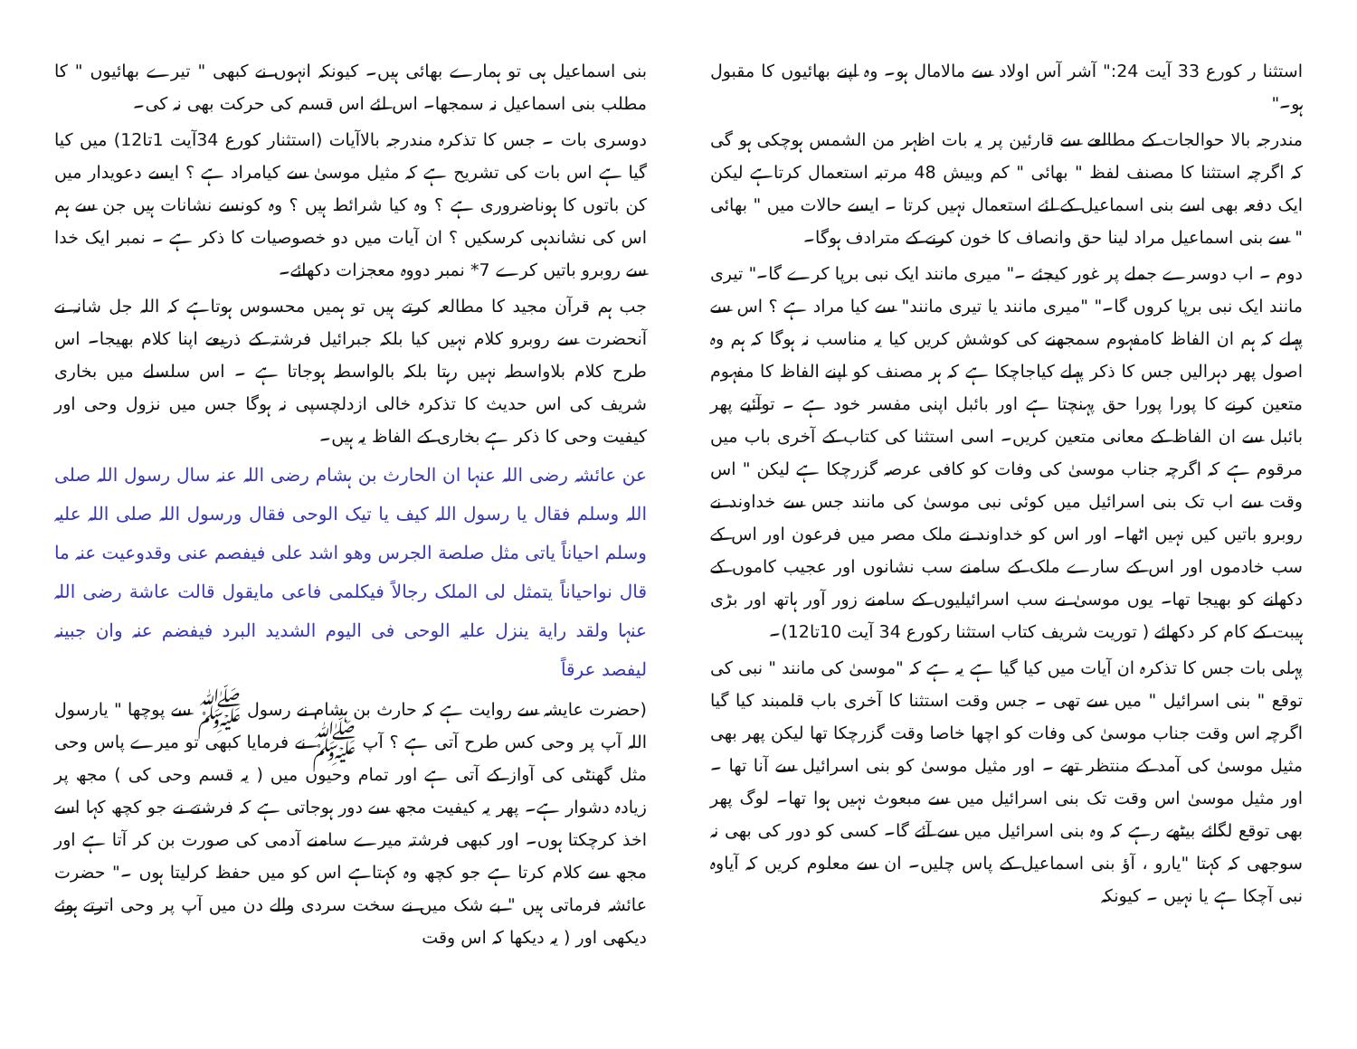استثنا ر کورع 33 آیت 24:" آشر آس اولاد سے مالامال ہو۔ وہ اپنے بھائیوں کا مقبول ہو۔"
مندرجہ بالا حوالجات کے مطالعے سے قارئین پر یہ بات اظہر من الشمس ہوچکی ہو گی کہ اگرچہ استثنا کا مصنف لفظ " بھائی " کم وبیش 48 مرتبہ استعمال کرتاہے لیکن ایک دفعہ بھی اسے بنی اسماعیل کے لئے استعمال نہیں کرتا ۔ ایسے حالات میں " بھائی " سے بنی اسماعیل مراد لینا حق وانصاف کا خون کرنے کے مترادف ہوگا۔
دوم ۔ اب دوسرے جملے پر غور کیجئے ۔" میری مانند ایک نبی برپا کرے گا۔" تیری مانند ایک نبی برپا کروں گا۔" "میری مانند یا تیری مانند" سے کیا مراد ہے ؟ اس سے پہلے کہ ہم ان الفاظ کامفہوم سمجھنے کی کوشش کریں کیا یہ مناسب نہ ہوگا کہ ہم وہ اصول پھر دہرالیں جس کا ذکر پہلے کیاجاچکا ہے کہ ہر مصنف کو اپنے الفاظ کا مفہوم متعین کرنے کا پورا پورا حق پہنچتا ہے اور بائبل اپنی مفسر خود ہے ۔ توآئیے پھر بائبل سے ان الفاظ کے معانی متعین کریں۔ اسی استثنا کی کتاب کے آخری باب میں مرقوم ہے کہ اگرچہ جناب موسیٰ کی وفات کو کافی عرصہ گزرچکا ہے لیکن " اس وقت سے اب تک بنی اسرائیل میں کوئی نبی موسیٰ کی مانند جس سے خداوند نے روبرو باتیں کیں نہیں اٹھا۔ اور اس کو خداوند نے ملک مصر میں فرعون اور اس کے سب خادموں اور اس کے سارے ملک کے سامنے سب نشانوں اور عجیب کاموں کے دکھانے کو بھیجا تھا۔ یوں موسیٰ نے سب اسرائیلیوں کے سامنے زور آور ہاتھ اور بڑی ہیبت کے کام کر دکھائے ( توریت شریف کتاب استثنا رکورع 34 آیت 10تا12)۔
پہلی بات جس کا تذکرہ ان آیات میں کیا گیا ہے یہ ہے کہ "موسیٰ کی مانند " نبی کی توقع " بنی اسرائیل " میں سے تھی ۔ جس وقت استثنا کا آخری باب قلمبند کیا گیا اگرچہ اس وقت جناب موسیٰ کی وفات کو اچھا خاصا وقت گزرچکا تھا لیکن پھر بھی مثیل موسیٰ کی آمد کے منتظر تھے ۔ اور مثیل موسیٰ کو بنی اسرائیل سے آنا تھا ۔ اور مثیل موسیٰ اس وقت تک بنی اسرائیل میں سے مبعوث نہیں ہوا تھا۔ لوگ پھر بھی توقع لگائے بیٹھے رہے کہ وہ بنی اسرائیل میں سے آئے گا۔ کسی کو دور کی بھی نہ سوجھی کہ کہتا "یارو ، آؤ بنی اسماعیل کے پاس چلیں۔ ان سے معلوم کریں کہ آیاوہ نبی آچکا ہے یا نہیں ۔ کیونکہ
بنی اسماعیل ہی تو ہمارے بھائی ہیں۔ کیونکہ انہوں نے کبھی " تیرے بھائیوں " کا مطلب بنی اسماعیل نہ سمجھا۔ اس لئے اس قسم کی حرکت بھی نہ کی۔
دوسری بات ۔ جس کا تذکرہ مندرجہ بالاآیات (استثنار کورع 34آیت 1تا12) میں کیا گیا ہے اس بات کی تشریح ہے کہ مثیل موسیٰ سے کیامراد ہے ؟ ایسے دعویدار میں کن باتوں کا ہوناضروری ہے ؟ وہ کیا شرائط ہیں ؟ وہ کونسے نشانات ہیں جن سے ہم اس کی نشاندہی کرسکیں ؟ ان آیات میں دو خصوصیات کا ذکر ہے ۔ نمبر ایک خدا سے روبرو باتیں کرے 7* نمبر دووہ معجزات دکھائے۔
جب ہم قرآن مجید کا مطالعہ کرتے ہیں تو ہمیں محسوس ہوتاہے کہ اللہ جل شانہ نے آنحضرت سے روبرو کلام نہیں کیا بلکہ جبرائیل فرشتہ کے ذریعے اپنا کلام بھیجا۔ اس طرح کلام بلاواسطہ نہیں رہتا بلکہ بالواسطہ ہوجاتا ہے ۔ اس سلسلے میں بخاری شریف کی اس حدیث کا تذکرہ خالی ازدلچسپی نہ ہوگا جس میں نزول وحی اور کیفیت وحی کا ذکر ہے بخاری کے الفاظ یہ ہیں۔
عن عائشہ رضی اللہ عنہا ان الحارث بن ہشام رضی اللہ عنہ سال رسول اللہ صلی اللہ وسلم فقال یا رسول اللہ کیف یا تیک الوحی فقال ورسول اللہ صلی اللہ علیہ وسلم احیاناً یاتی مثل صلصة الجرس وھو اشد علی فیفصم عنی وقدوعیت عنہ ما قال نواحیاناً یتمثل لی الملک رجالاً فیکلمی فاعی مایقول قالت عاشة رضی اللہ عنہا ولقد رایة ینزل علیہ الوحی فی الیوم الشدید البرد فیفضم عنہ وان جبینہ لیفصد عرقاً
(حضرت عایشہ سے روایت ہے کہ حارث بن ہشام نے رسول ﷺ سے پوچھا " یارسول اللہ آپ پر وحی کس طرح آتی ہے ؟ آپ ﷺ نے فرمایا کبھی تو میرے پاس وحی مثل گھنٹی کی آواز کے آتی ہے اور تمام وحیوں میں ( یہ قسم وحی کی ) مجھ پر زیادہ دشوار ہے۔ پھر یہ کیفیت مجھ سے دور ہوجاتی ہے کہ فرشتے نے جو کچھ کہا اسے اخذ کرچکتا ہوں۔ اور کبھی فرشتہ میرے سامنے آدمی کی صورت بن کر آتا ہے اور مجھ سے کلام کرتا ہے جو کچھ وہ کہتاہے اس کو میں حفظ کرلیتا ہوں ۔" حضرت عائشہ فرماتی ہیں " بے شک میں نے سخت سردی والے دن میں آپ پر وحی اترتے ہوئے دیکھی اور ( یہ دیکھا کہ اس وقت